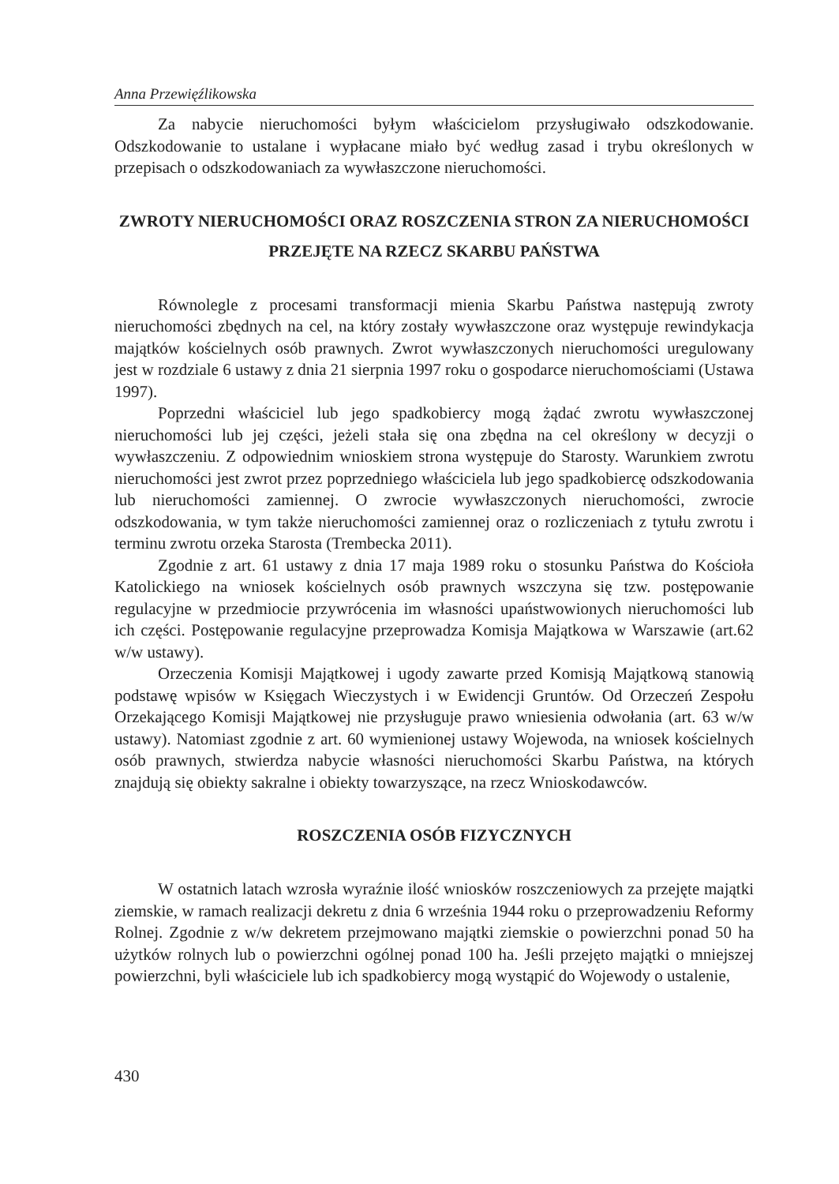Anna Przewięźlikowska
Za nabycie nieruchomości byłym właścicielom przysługiwało odszkodowanie. Odszkodowanie to ustalane i wypłacane miało być według zasad i trybu określonych w przepisach o odszkodowaniach za wywłaszczone nieruchomości.
ZWROTY NIERUCHOMOŚCI ORAZ ROSZCZENIA STRON ZA NIERUCHOMOŚCI PRZEJĘTE NA RZECZ SKARBU PAŃSTWA
Równolegle z procesami transformacji mienia Skarbu Państwa następują zwroty nieruchomości zbędnych na cel, na który zostały wywłaszczone oraz występuje rewindykacja majątków kościelnych osób prawnych. Zwrot wywłaszczonych nieruchomości uregulowany jest w rozdziale 6 ustawy z dnia 21 sierpnia 1997 roku o gospodarce nieruchomościami (Ustawa 1997).
Poprzedni właściciel lub jego spadkobiercy mogą żądać zwrotu wywłaszczonej nieruchomości lub jej części, jeżeli stała się ona zbędna na cel określony w decyzji o wywłaszczeniu. Z odpowiednim wnioskiem strona występuje do Starosty. Warunkiem zwrotu nieruchomości jest zwrot przez poprzedniego właściciela lub jego spadkobiercę odszkodowania lub nieruchomości zamiennej. O zwrocie wywłaszczonych nieruchomości, zwrocie odszkodowania, w tym także nieruchomości zamiennej oraz o rozliczeniach z tytułu zwrotu i terminu zwrotu orzeka Starosta (Trembecka 2011).
Zgodnie z art. 61 ustawy z dnia 17 maja 1989 roku o stosunku Państwa do Kościoła Katolickiego na wniosek kościelnych osób prawnych wszczyna się tzw. postępowanie regulacyjne w przedmiocie przywrócenia im własności upaństwowionych nieruchomości lub ich części. Postępowanie regulacyjne przeprowadza Komisja Majątkowa w Warszawie (art.62 w/w ustawy).
Orzeczenia Komisji Majątkowej i ugody zawarte przed Komisją Majątkową stanowią podstawę wpisów w Księgach Wieczystych i w Ewidencji Gruntów. Od Orzeczeń Zespołu Orzekającego Komisji Majątkowej nie przysługuje prawo wniesienia odwołania (art. 63 w/w ustawy). Natomiast zgodnie z art. 60 wymienionej ustawy Wojewoda, na wniosek kościelnych osób prawnych, stwierdza nabycie własności nieruchomości Skarbu Państwa, na których znajdują się obiekty sakralne i obiekty towarzyszące, na rzecz Wnioskodawców.
ROSZCZENIA OSÓB FIZYCZNYCH
W ostatnich latach wzrosła wyraźnie ilość wniosków roszczeniowych za przejęte majątki ziemskie, w ramach realizacji dekretu z dnia 6 września 1944 roku o przeprowadzeniu Reformy Rolnej. Zgodnie z w/w dekretem przejmowano majątki ziemskie o powierzchni ponad 50 ha użytków rolnych lub o powierzchni ogólnej ponad 100 ha. Jeśli przejęto majątki o mniejszej powierzchni, byli właściciele lub ich spadkobiercy mogą wystąpić do Wojewody o ustalenie,
430